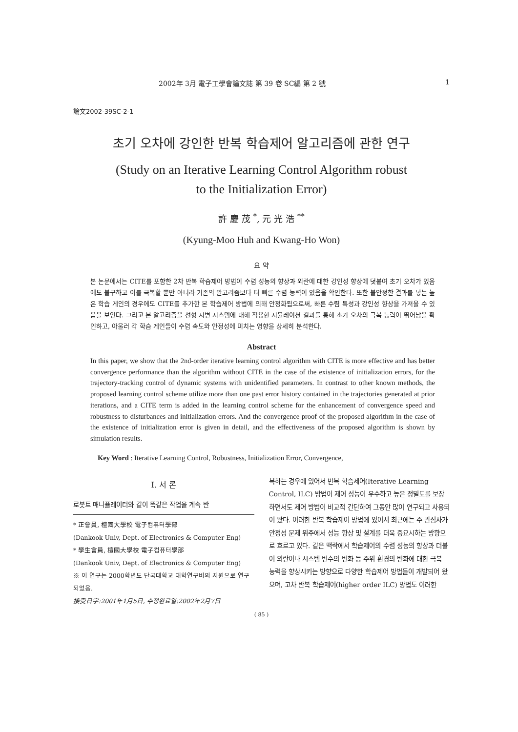2002年 3月 電子工學會論文誌 第 39 卷 SC編 第 2 號 1
論文2002-39SC-2-1
초기 오차에 강인한 반복 학습제어 알고리즘에 관한 연구
(Study on an Iterative Learning Control Algorithm robust
to the Initialization Error)
許 慶 茂 <sup>*</sup>, 元 光 浩 <sup>**</sup>
(Kyung-Moo Huh and Kwang-Ho Won)
요 약
본 논문에서는 CITE를 포함한 2차 반복 학습제어 방법이 수렴 성능의 향상과 외란에 대한 강인성 향상에 덧붙여 초기 오차가 있음에도 불구하고 이를 극복할 뿐만 아니라 기존의 알고리즘보다 더 빠른 수렴 능력이 있음을 확인한다. 또한 불안정한 결과를 낳는 높은 학습 게인의 경우에도 CITE를 추가한 본 학습제어 방법에 의해 안정화됨으로써, 빠른 수렴 특성과 강인성 향상을 가져올 수 있음을 보인다. 그리고 본 알고리즘을 선형 시변 시스템에 대해 적용한 시뮬레이션 결과를 통해 초기 오차의 극복 능력이 뛰어남을 확인하고, 아울러 각 학습 게인들이 수렴 속도와 안정성에 미치는 영향을 상세히 분석한다.
Abstract
In this paper, we show that the 2nd-order iterative learning control algorithm with CITE is more effective and has better convergence performance than the algorithm without CITE in the case of the existence of initialization errors, for the trajectory-tracking control of dynamic systems with unidentified parameters. In contrast to other known methods, the proposed learning control scheme utilize more than one past error history contained in the trajectories generated at prior iterations, and a CITE term is added in the learning control scheme for the enhancement of convergence speed and robustness to disturbances and initialization errors. And the convergence proof of the proposed algorithm in the case of the existence of initialization error is given in detail, and the effectiveness of the proposed algorithm is shown by simulation results.
Key Word : Iterative Learning Control, Robustness, Initialization Error, Convergence,
I. 서 론
로봇트 매니퓰레이터와 같이 똑같은 작업을 계속 반
* 正會員, 檀國大學校 電子컴퓨터學部
(Dankook Univ, Dept. of Electronics & Computer Eng)
* 學生會員, 檀國大學校 電子컴퓨터學部
(Dankook Univ, Dept. of Electronics & Computer Eng)
※ 이 연구는 2000학년도 단국대학교 대학연구비의 지원으로 연구되었음.
接受日字:2001年1月5日, 수정완료일:2002年2月7日
복하는 경우에 있어서 반복 학습제어(Iterative Learning Control, ILC) 방법이 제어 성능이 우수하고 높은 정밀도를 보장하면서도 제어 방법이 비교적 간단하여 그동안 많이 연구되고 사용되어 왔다. 이러한 반복 학습제어 방법에 있어서 최근에는 주 관심사가 안정성 문제 위주에서 성능 향상 및 설계를 더욱 중요시하는 방향으로 흐르고 있다. 같은 맥락에서 학습제어의 수렴 성능의 향상과 더불어 외란이나 시스템 변수의 변화 등 주위 환경의 변화에 대한 극복 능력을 향상시키는 방향으로 다양한 학습제어 방법들이 개발되어 왔으며, 고차 반복 학습제어(higher order ILC) 방법도 이러한
( 85 )